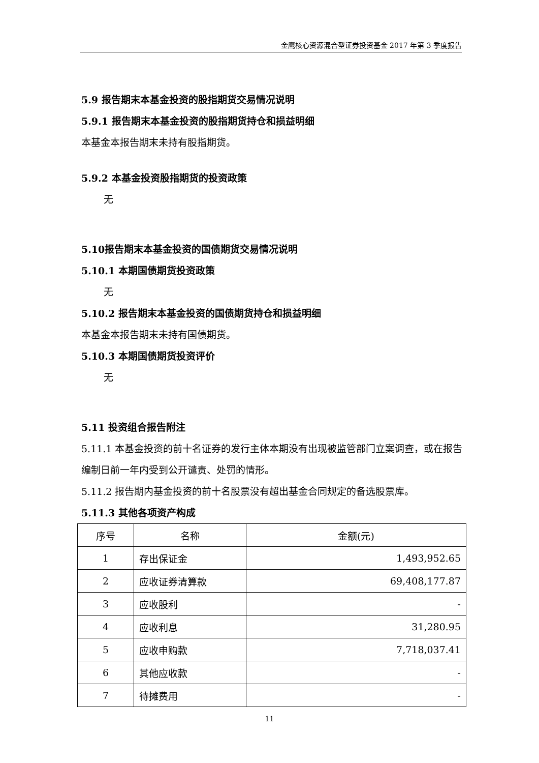金鹰核心资源混合型证券投资基金 2017 年第 3 季度报告
5.9 报告期末本基金投资的股指期货交易情况说明
5.9.1 报告期末本基金投资的股指期货持仓和损益明细
本基金本报告期末未持有股指期货。
5.9.2 本基金投资股指期货的投资政策
无
5.10报告期末本基金投资的国债期货交易情况说明
5.10.1 本期国债期货投资政策
无
5.10.2 报告期末本基金投资的国债期货持仓和损益明细
本基金本报告期末未持有国债期货。
5.10.3 本期国债期货投资评价
无
5.11 投资组合报告附注
5.11.1 本基金投资的前十名证券的发行主体本期没有出现被监管部门立案调查，或在报告编制日前一年内受到公开谴责、处罚的情形。
5.11.2 报告期内基金投资的前十名股票没有超出基金合同规定的备选股票库。
5.11.3 其他各项资产构成
| 序号 | 名称 | 金额(元) |
| --- | --- | --- |
| 1 | 存出保证金 | 1,493,952.65 |
| 2 | 应收证券清算款 | 69,408,177.87 |
| 3 | 应收股利 | - |
| 4 | 应收利息 | 31,280.95 |
| 5 | 应收申购款 | 7,718,037.41 |
| 6 | 其他应收款 | - |
| 7 | 待摊费用 | - |
11